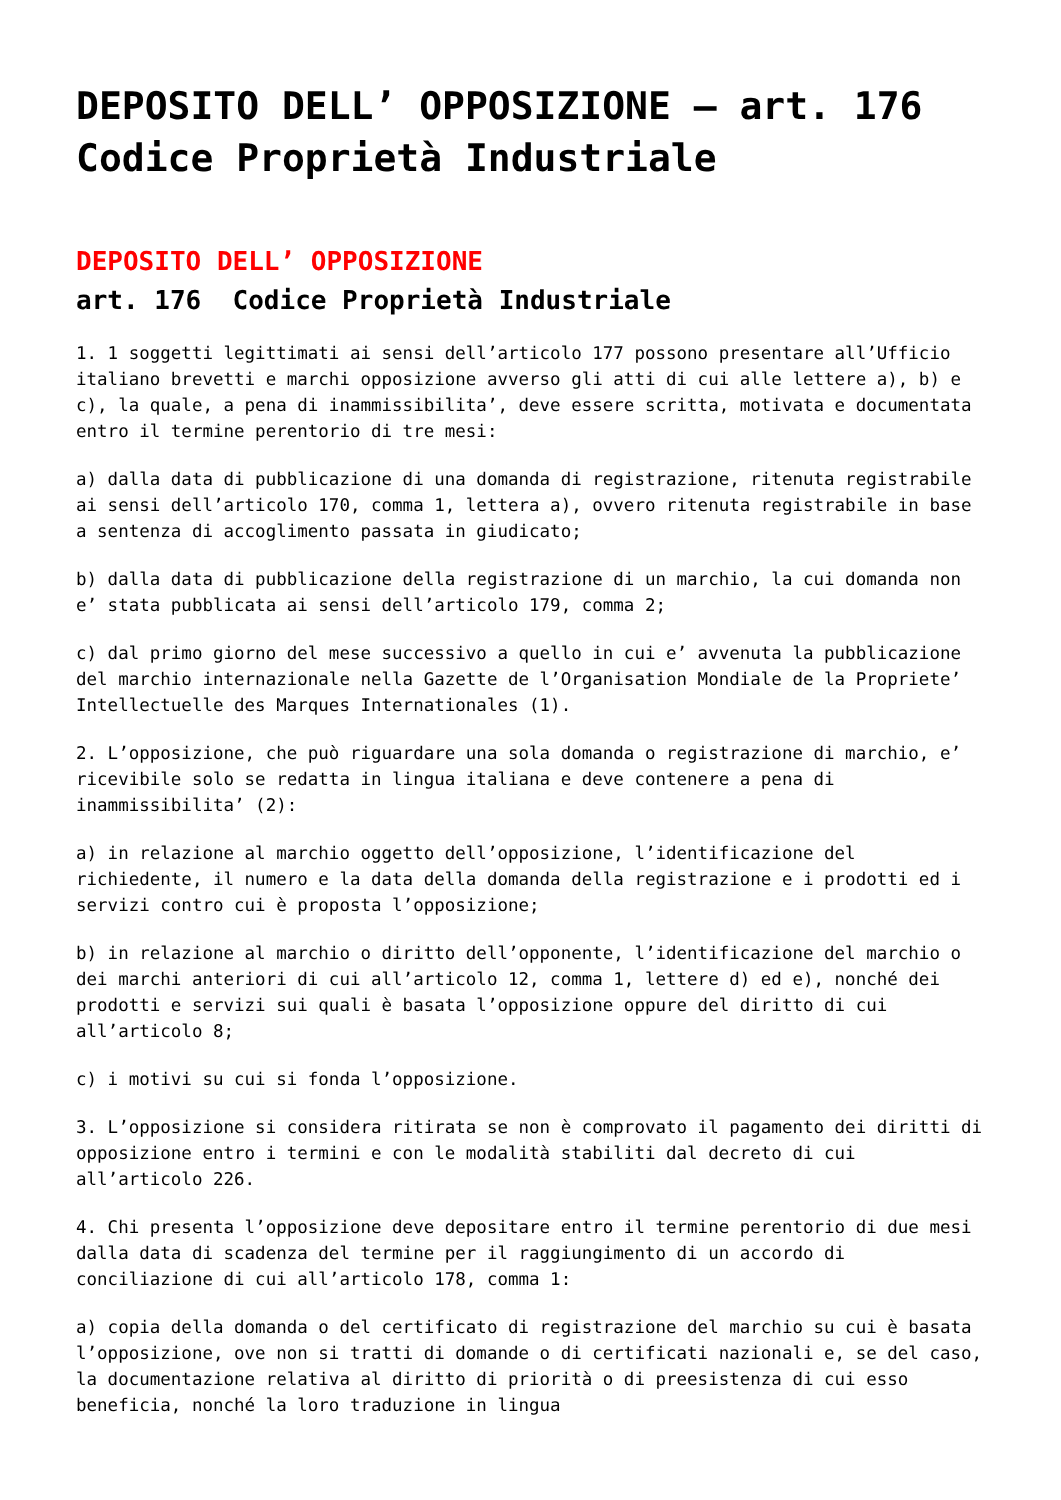DEPOSITO DELL’ OPPOSIZIONE – art. 176 Codice Proprietà Industriale
DEPOSITO DELL’ OPPOSIZIONE
art. 176 Codice Proprietà Industriale
1. 1 soggetti legittimati ai sensi dell’articolo 177 possono presentare all’Ufficio italiano brevetti e marchi opposizione avverso gli atti di cui alle lettere a), b) e c), la quale, a pena di inammissibilita’, deve essere scritta, motivata e documentata entro il termine perentorio di tre mesi:
a) dalla data di pubblicazione di una domanda di registrazione, ritenuta registrabile ai sensi dell’articolo 170, comma 1, lettera a), ovvero ritenuta registrabile in base a sentenza di accoglimento passata in giudicato;
b) dalla data di pubblicazione della registrazione di un marchio, la cui domanda non e’ stata pubblicata ai sensi dell’articolo 179, comma 2;
c) dal primo giorno del mese successivo a quello in cui e’ avvenuta la pubblicazione del marchio internazionale nella Gazette de l’Organisation Mondiale de la Propriete’ Intellectuelle des Marques Internationales (1).
2. L’opposizione, che può riguardare una sola domanda o registrazione di marchio, e’ ricevibile solo se redatta in lingua italiana e deve contenere a pena di inammissibilita’ (2):
a) in relazione al marchio oggetto dell’opposizione, l’identificazione del richiedente, il numero e la data della domanda della registrazione e i prodotti ed i servizi contro cui è proposta l’opposizione;
b) in relazione al marchio o diritto dell’opponente, l’identificazione del marchio o dei marchi anteriori di cui all’articolo 12, comma 1, lettere d) ed e), nonché dei prodotti e servizi sui quali è basata l’opposizione oppure del diritto di cui all’articolo 8;
c) i motivi su cui si fonda l’opposizione.
3. L’opposizione si considera ritirata se non è comprovato il pagamento dei diritti di opposizione entro i termini e con le modalità stabiliti dal decreto di cui all’articolo 226.
4. Chi presenta l’opposizione deve depositare entro il termine perentorio di due mesi dalla data di scadenza del termine per il raggiungimento di un accordo di conciliazione di cui all’articolo 178, comma 1:
a) copia della domanda o del certificato di registrazione del marchio su cui è basata l’opposizione, ove non si tratti di domande o di certificati nazionali e, se del caso, la documentazione relativa al diritto di priorità o di preesistenza di cui esso beneficia, nonché la loro traduzione in lingua